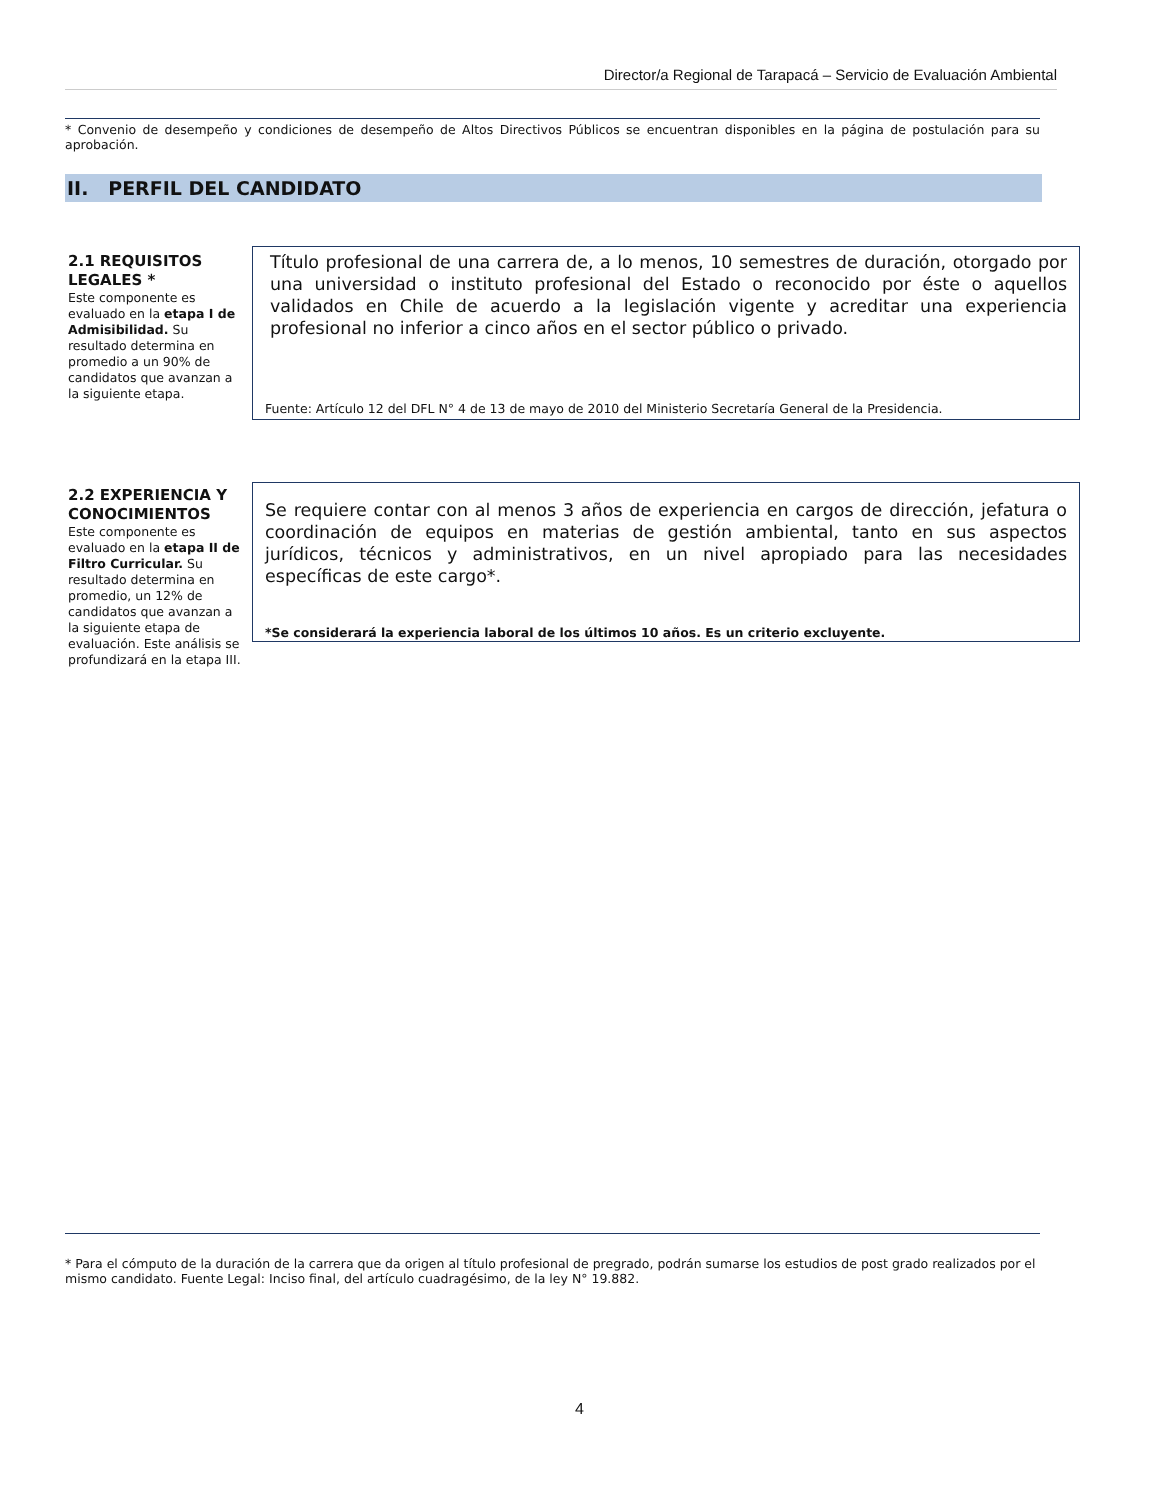Director/a Regional de Tarapacá – Servicio de Evaluación Ambiental
* Convenio de desempeño y condiciones de desempeño de Altos Directivos Públicos se encuentran disponibles en la página de postulación para su aprobación.
II. PERFIL DEL CANDIDATO
2.1 REQUISITOS LEGALES *
Este componente es evaluado en la etapa I de Admisibilidad. Su resultado determina en promedio a un 90% de candidatos que avanzan a la siguiente etapa.
Título profesional de una carrera de, a lo menos, 10 semestres de duración, otorgado por una universidad o instituto profesional del Estado o reconocido por éste o aquellos validados en Chile de acuerdo a la legislación vigente y acreditar una experiencia profesional no inferior a cinco años en el sector público o privado.
Fuente: Artículo 12 del DFL N° 4 de 13 de mayo de 2010 del Ministerio Secretaría General de la Presidencia.
2.2 EXPERIENCIA Y CONOCIMIENTOS
Este componente es evaluado en la etapa II de Filtro Curricular. Su resultado determina en promedio, un 12% de candidatos que avanzan a la siguiente etapa de evaluación. Este análisis se
profundizará en la etapa III.
Se requiere contar con al menos 3 años de experiencia en cargos de dirección, jefatura o coordinación de equipos en materias de gestión ambiental, tanto en sus aspectos jurídicos, técnicos y administrativos, en un nivel apropiado para las necesidades específicas de este cargo*.
*Se considerará la experiencia laboral de los últimos 10 años. Es un criterio excluyente.
* Para el cómputo de la duración de la carrera que da origen al título profesional de pregrado, podrán sumarse los estudios de post grado realizados por el mismo candidato. Fuente Legal: Inciso final, del artículo cuadragésimo, de la ley N° 19.882.
4